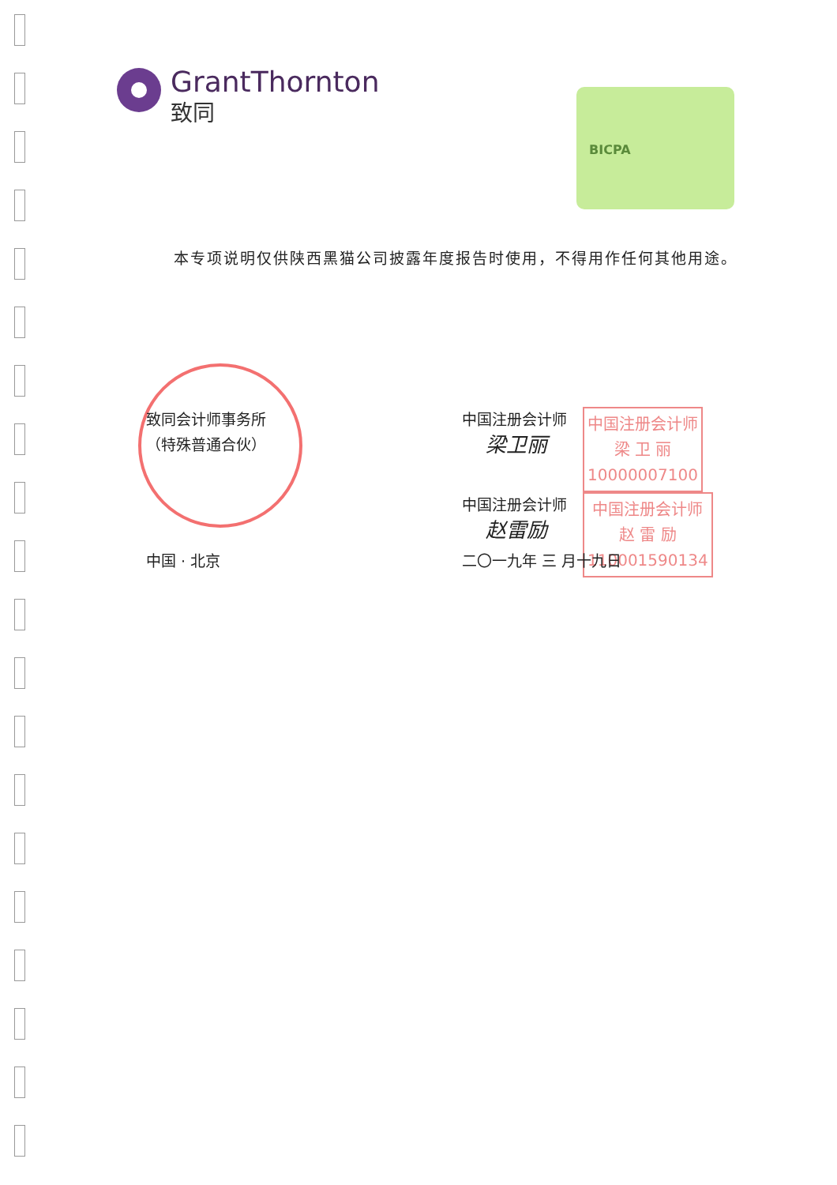GrantThornton
致同
BICPA
本专项说明仅供陕西黑猫公司披露年度报告时使用，不得用作任何其他用途。
致同会计师事务所
（特殊普通合伙）
中国注册会计师
梁卫丽
中国注册会计师
梁 卫 丽
10000007100
中国注册会计师
赵雷励
中国注册会计师
赵 雷 励
110001590134
中国 · 北京 二〇一九年 三 月十九日